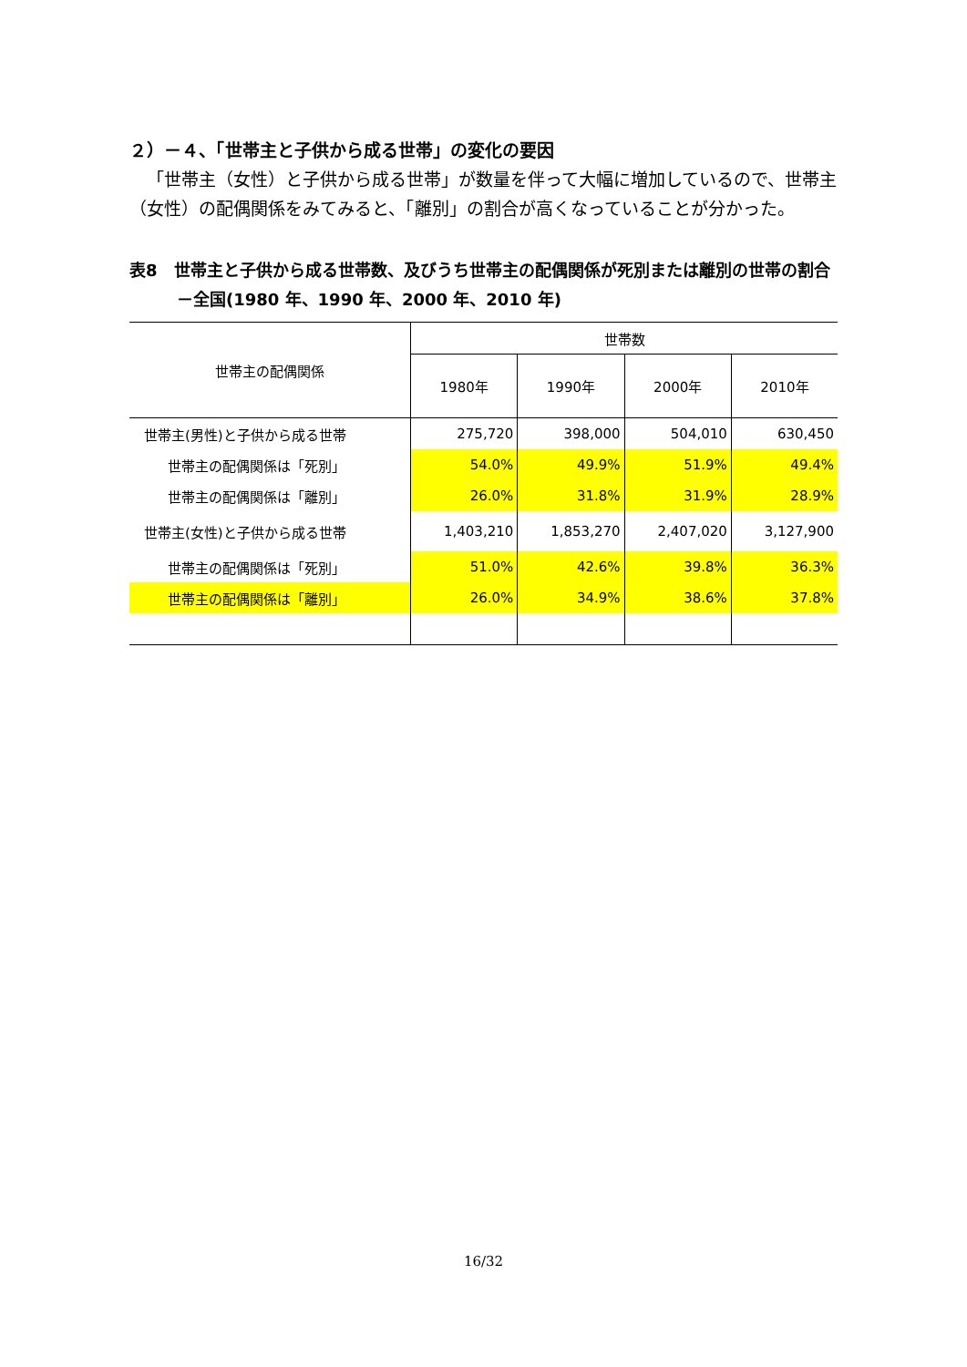２）－４、「世帯主と子供から成る世帯」の変化の要因
「世帯主（女性）と子供から成る世帯」が数量を伴って大幅に増加しているので、世帯主（女性）の配偶関係をみてみると、「離別」の割合が高くなっていることが分かった。
表8　世帯主と子供から成る世帯数、及びうち世帯主の配偶関係が死別または離別の世帯の割合－全国(1980 年、1990 年、2000 年、2010 年)
| 世帯主の配偶関係 | 世帯数 | | | |
| --- | --- | --- | --- | --- |
| | 1980年 | 1990年 | 2000年 | 2010年 |
| 世帯主(男性)と子供から成る世帯 | 275,720 | 398,000 | 504,010 | 630,450 |
| 世帯主の配偶関係は「死別」 | 54.0% | 49.9% | 51.9% | 49.4% |
| 世帯主の配偶関係は「離別」 | 26.0% | 31.8% | 31.9% | 28.9% |
| 世帯主(女性)と子供から成る世帯 | 1,403,210 | 1,853,270 | 2,407,020 | 3,127,900 |
| 世帯主の配偶関係は「死別」 | 51.0% | 42.6% | 39.8% | 36.3% |
| 世帯主の配偶関係は「離別」 | 26.0% | 34.9% | 38.6% | 37.8% |
16/32